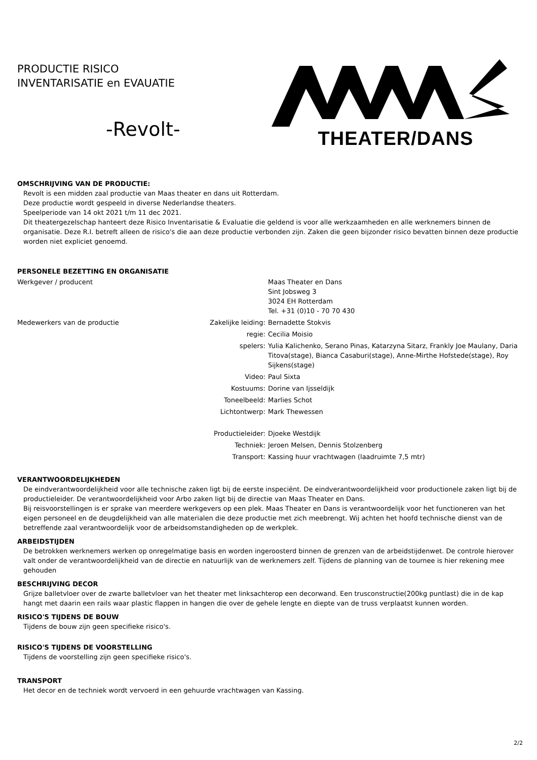PRODUCTIE RISICO
INVENTARISATIE en EVAUATIE
-Revolt-
THEATER/DANS
OMSCHRIJVING VAN DE PRODUCTIE:
Revolt is een midden zaal productie van Maas theater en dans uit Rotterdam.
Deze productie wordt gespeeld in diverse Nederlandse theaters.
Speelperiode van 14 okt 2021 t/m 11 dec 2021.
Dit theatergezelschap hanteert deze Risico Inventarisatie & Evaluatie die geldend is voor alle werkzaamheden en alle werknemers binnen de organisatie. Deze R.I. betreft alleen de risico's die aan deze productie verbonden zijn. Zaken die geen bijzonder risico bevatten binnen deze productie worden niet expliciet genoemd.
PERSONELE BEZETTING EN ORGANISATIE
| Werkgever / producent | | Maas Theater en Dans Sint Jobsweg 3 3024 EH Rotterdam Tel. +31 (0)10 - 70 70 430 |
| Medewerkers van de productie | Zakelijke leiding: | Bernadette Stokvis |
| | regie: | Cecilia Moisio |
| | spelers: | Yulia Kalichenko, Serano Pinas, Katarzyna Sitarz, Frankly Joe Maulany, Daria Titova(stage), Bianca Casaburi(stage), Anne-Mirthe Hofstede(stage), Roy Sijkens(stage) |
| | Video: | Paul Sixta |
| | Kostuums: | Dorine van Ijsseldijk |
| | Toneelbeeld: | Marlies Schot |
| | Lichtontwerp: | Mark Thewessen |
| | Productieleider: | Djoeke Westdijk |
| | Techniek: | Jeroen Melsen, Dennis Stolzenberg |
| | Transport: | Kassing huur vrachtwagen (laadruimte 7,5 mtr) |
VERANTWOORDELIJKHEDEN
De eindverantwoordelijkheid voor alle technische zaken ligt bij de eerste inspeciënt. De eindverantwoordelijkheid voor productionele zaken ligt bij de productieleider. De verantwoordelijkheid voor Arbo zaken ligt bij de directie van Maas Theater en Dans.
Bij reisvoorstellingen is er sprake van meerdere werkgevers op een plek. Maas Theater en Dans is verantwoordelijk voor het functioneren van het eigen personeel en de deugdelijkheid van alle materialen die deze productie met zich meebrengt. Wij achten het hoofd technische dienst van de betreffende zaal verantwoordelijk voor de arbeidsomstandigheden op de werkplek.
ARBEIDSTIJDEN
De betrokken werknemers werken op onregelmatige basis en worden ingeroosterd binnen de grenzen van de arbeidstijdenwet. De controle hierover valt onder de verantwoordelijkheid van de directie en natuurlijk van de werknemers zelf. Tijdens de planning van de tournee is hier rekening mee gehouden
BESCHRIJVING DECOR
Grijze balletvloer over de zwarte balletvloer van het theater met linksachterop een decorwand. Een trusconstructie(200kg puntlast) die in de kap hangt met daarin een rails waar plastic flappen in hangen die over de gehele lengte en diepte van de truss verplaatst kunnen worden.
RISICO'S TIJDENS DE BOUW
Tijdens de bouw zijn geen specifieke risico's.
RISICO'S TIJDENS DE VOORSTELLING
Tijdens de voorstelling zijn geen specifieke risico's.
TRANSPORT
Het decor en de techniek wordt vervoerd in een gehuurde vrachtwagen van Kassing.
2/2